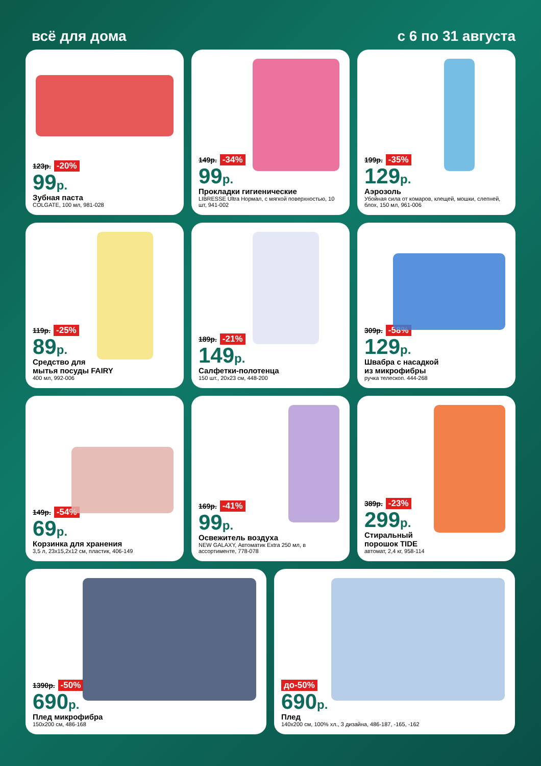всё для дома с 6 по 31 августа
123р. -20%
99р.
Зубная паста
COLGATE, 100 мл, 981-028
149р. -34%
99р.
Прокладки гигиенические
LIBRESSE Ultra Нормал, с мягкой поверхностью, 10 шт, 941-002
199р. -35%
129р.
Аэрозоль
Убойная сила от комаров, клещей, мошки, слепней, блох, 150 мл, 961-006
119р. -25%
89р.
Средство для
мытья посуды FAIRY
400 мл, 992-006
189р. -21%
149р.
Салфетки-полотенца
150 шт., 20х23 см, 448-200
309р. -58%
129р.
Швабра с насадкой
из микрофибры
ручка телескоп. 444-268
149р. -54%
69р.
Корзинка для хранения
3,5 л, 23х15,2х12 см, пластик, 406-149
169р. -41%
99р.
Освежитель воздуха
NEW GALAXY, Автоматик Extra 250 мл, в ассортименте, 778-078
389р. -23%
299р.
Стиральный
порошок TIDE
автомат, 2,4 кг, 958-114
1390р. -50%
690р.
Плед микрофибра
150х200 см, 486-168
до-50%
690р.
Плед
140х200 см, 100% хл., 3 дизайна, 486-187, -165, -162